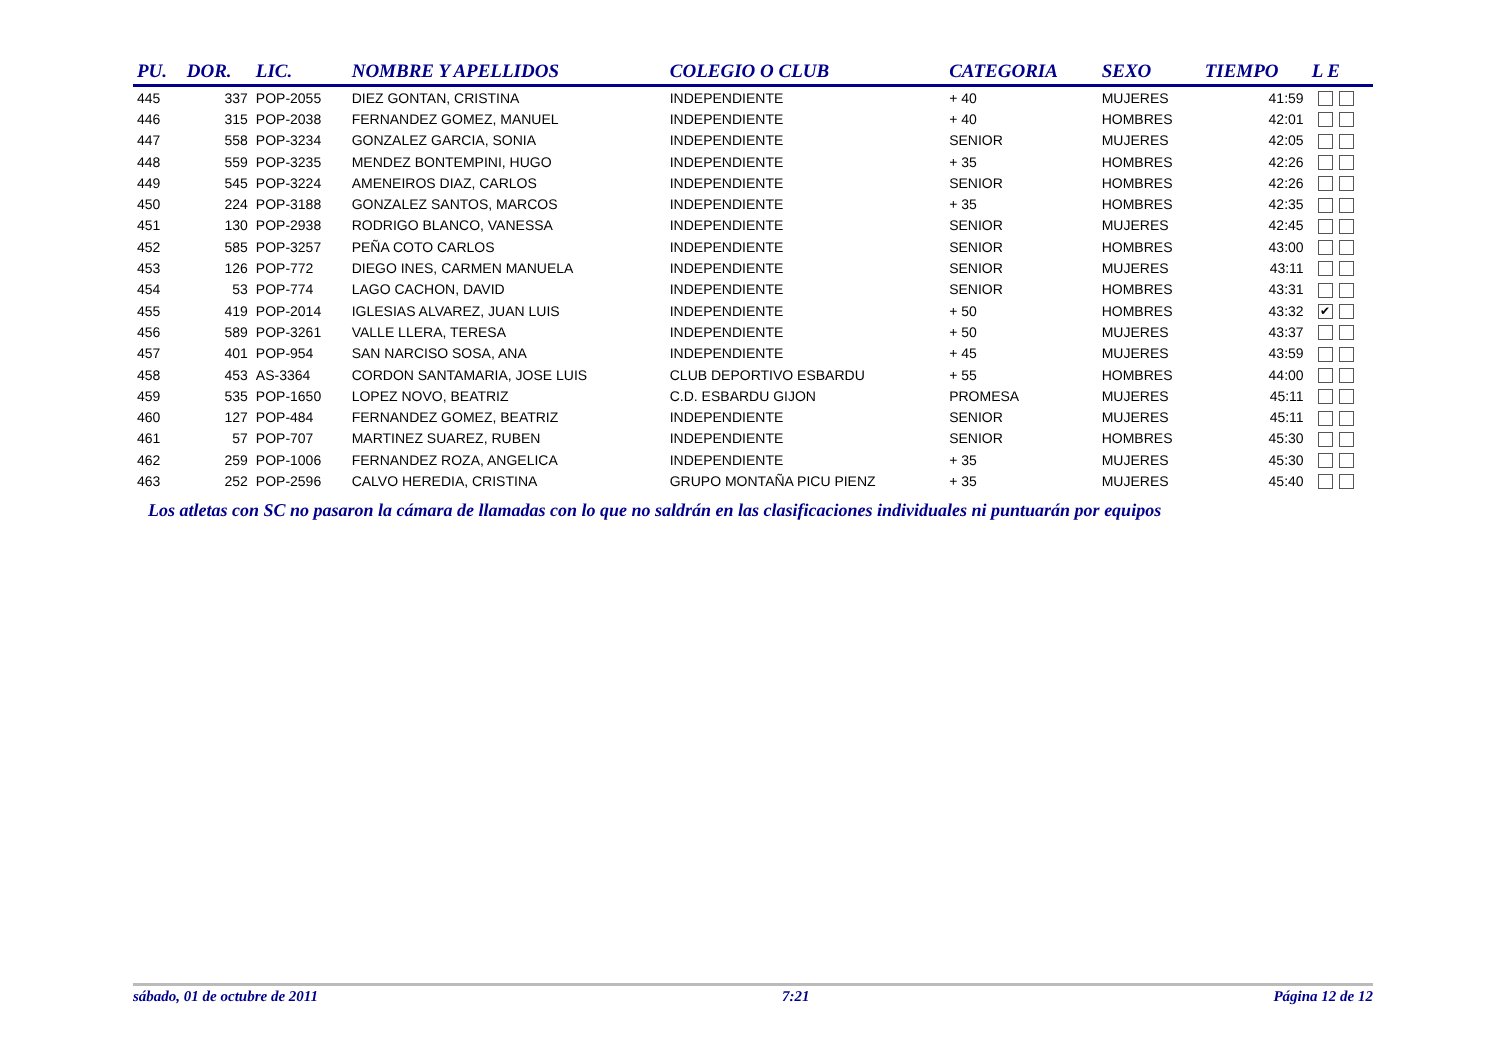| PU. | DOR. | LIC. | NOMBRE Y APELLIDOS | COLEGIO O CLUB | CATEGORIA | SEXO | TIEMPO | L E |
| --- | --- | --- | --- | --- | --- | --- | --- | --- |
| 445 | 337 | POP-2055 | DIEZ GONTAN, CRISTINA | INDEPENDIENTE | + 40 | MUJERES | 41:59 | |
| 446 | 315 | POP-2038 | FERNANDEZ GOMEZ, MANUEL | INDEPENDIENTE | + 40 | HOMBRES | 42:01 | |
| 447 | 558 | POP-3234 | GONZALEZ GARCIA, SONIA | INDEPENDIENTE | SENIOR | MUJERES | 42:05 | |
| 448 | 559 | POP-3235 | MENDEZ BONTEMPINI, HUGO | INDEPENDIENTE | + 35 | HOMBRES | 42:26 | |
| 449 | 545 | POP-3224 | AMENEIROS DIAZ, CARLOS | INDEPENDIENTE | SENIOR | HOMBRES | 42:26 | |
| 450 | 224 | POP-3188 | GONZALEZ SANTOS, MARCOS | INDEPENDIENTE | + 35 | HOMBRES | 42:35 | |
| 451 | 130 | POP-2938 | RODRIGO BLANCO, VANESSA | INDEPENDIENTE | SENIOR | MUJERES | 42:45 | |
| 452 | 585 | POP-3257 | PEÑA COTO CARLOS | INDEPENDIENTE | SENIOR | HOMBRES | 43:00 | |
| 453 | 126 | POP-772 | DIEGO INES, CARMEN MANUELA | INDEPENDIENTE | SENIOR | MUJERES | 43:11 | |
| 454 | 53 | POP-774 | LAGO CACHON, DAVID | INDEPENDIENTE | SENIOR | HOMBRES | 43:31 | |
| 455 | 419 | POP-2014 | IGLESIAS ALVAREZ, JUAN LUIS | INDEPENDIENTE | + 50 | HOMBRES | 43:32 | ✔ |
| 456 | 589 | POP-3261 | VALLE LLERA, TERESA | INDEPENDIENTE | + 50 | MUJERES | 43:37 | |
| 457 | 401 | POP-954 | SAN NARCISO SOSA, ANA | INDEPENDIENTE | + 45 | MUJERES | 43:59 | |
| 458 | 453 | AS-3364 | CORDON SANTAMARIA, JOSE LUIS | CLUB DEPORTIVO ESBARDU | + 55 | HOMBRES | 44:00 | |
| 459 | 535 | POP-1650 | LOPEZ NOVO, BEATRIZ | C.D. ESBARDU GIJON | PROMESA | MUJERES | 45:11 | |
| 460 | 127 | POP-484 | FERNANDEZ GOMEZ, BEATRIZ | INDEPENDIENTE | SENIOR | MUJERES | 45:11 | |
| 461 | 57 | POP-707 | MARTINEZ SUAREZ, RUBEN | INDEPENDIENTE | SENIOR | HOMBRES | 45:30 | |
| 462 | 259 | POP-1006 | FERNANDEZ ROZA, ANGELICA | INDEPENDIENTE | + 35 | MUJERES | 45:30 | |
| 463 | 252 | POP-2596 | CALVO HEREDIA, CRISTINA | GRUPO MONTAÑA PICU PIENZ | + 35 | MUJERES | 45:40 | |
Los atletas con SC no pasaron la cámara de llamadas con lo que no saldrán en las clasificaciones individuales ni puntuarán por equipos
sábado, 01 de octubre de 2011 7:21 Página 12 de 12